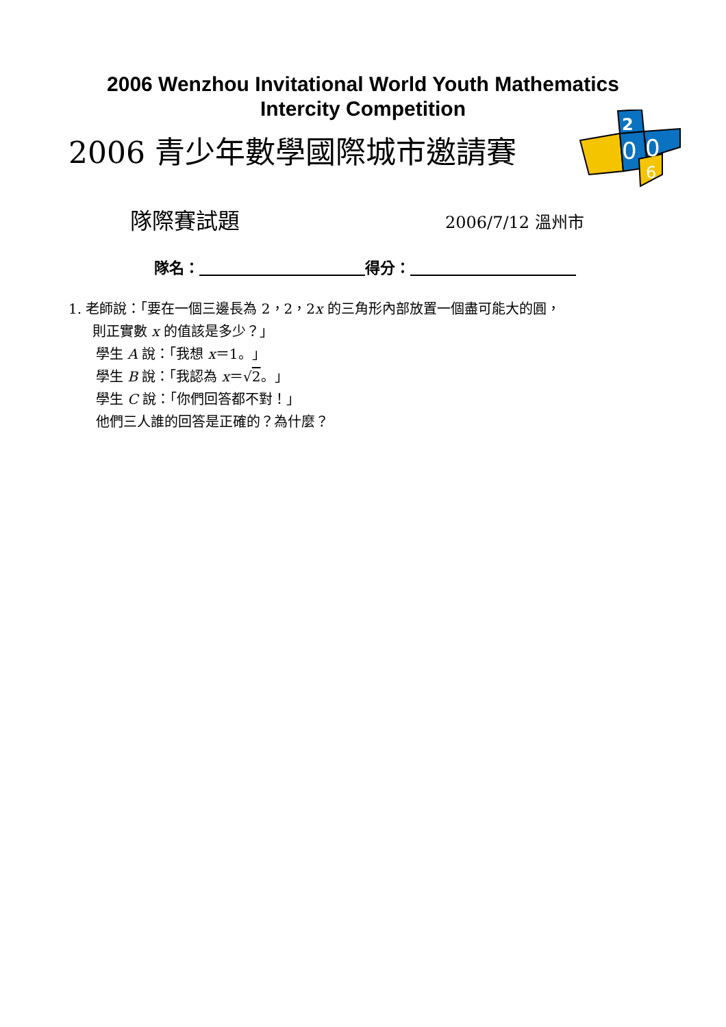2006 Wenzhou Invitational World Youth Mathematics
Intercity Competition
2006 青少年數學國際城市邀請賽
2
0
0
6
隊際賽試題
2006/7/12 溫州市
隊名：　　　　　　　　　　　 得分：　　　　　　　　　　　
1. 老師說：「要在一個三邊長為 2，2，2x 的三角形內部放置一個盡可能大的圓，
則正實數 x 的值該是多少？」
學生 A 說：「我想 x＝1。」
學生 B 說：「我認為 x＝√2。」
學生 C 說：「你們回答都不對！」
他們三人誰的回答是正確的？為什麼？